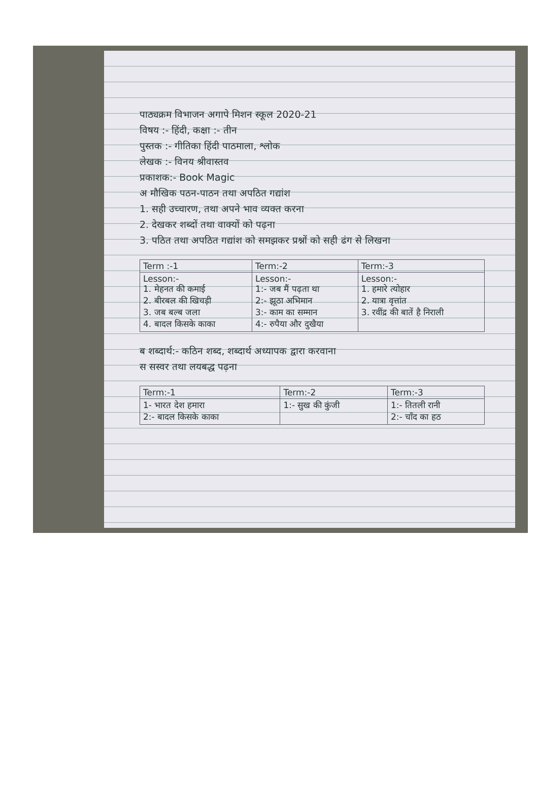पाठ्यक्रम विभाजन अगापे मिशन स्कूल 2020-21
विषय :- हिंदी, कक्षा :- तीन
पुस्तक :- गीतिका हिंदी पाठमाला, श्लोक
लेखक :- विनय श्रीवास्तव
प्रकाशक:- Book Magic
अ मौखिक पठन-पाठन तथा अपठित गद्यांश
1. सही उच्चारण, तथा अपने भाव व्यक्त करना
2. देखकर शब्दों तथा वाक्यों को पढ़ना
3. पठित तथा अपठित गद्यांश को समझकर प्रश्नों को सही ढंग से लिखना
| Term :-1 | Term:-2 | Term:-3 |
| --- | --- | --- |
| Lesson:- 1. मेहनत की कमाई 2. बीरबल की खिचड़ी 3. जब बल्ब जला 4. बादल किसके काका | Lesson:- 1:- जब मैं पढ़ता था 2:- झूठा अभिमान 3:- काम का सम्मान 4:- रुपैया और दुखैया | Lesson:- 1. हमारे त्योहार 2. यात्रा वृत्तांत 3. रवींद्र की बातें है निराली |
ब शब्दार्थ:- कठिन शब्द, शब्दार्थ अध्यापक द्वारा करवाना
स सस्वर तथा लयबद्ध पढ़ना
| Term:-1 | Term:-2 | Term:-3 |
| --- | --- | --- |
| 1- भारत देश हमारा 2:- बादल किसके काका | 1:- सुख की कुंजी | 1:- तितली रानी 2:- चाँद का हठ |